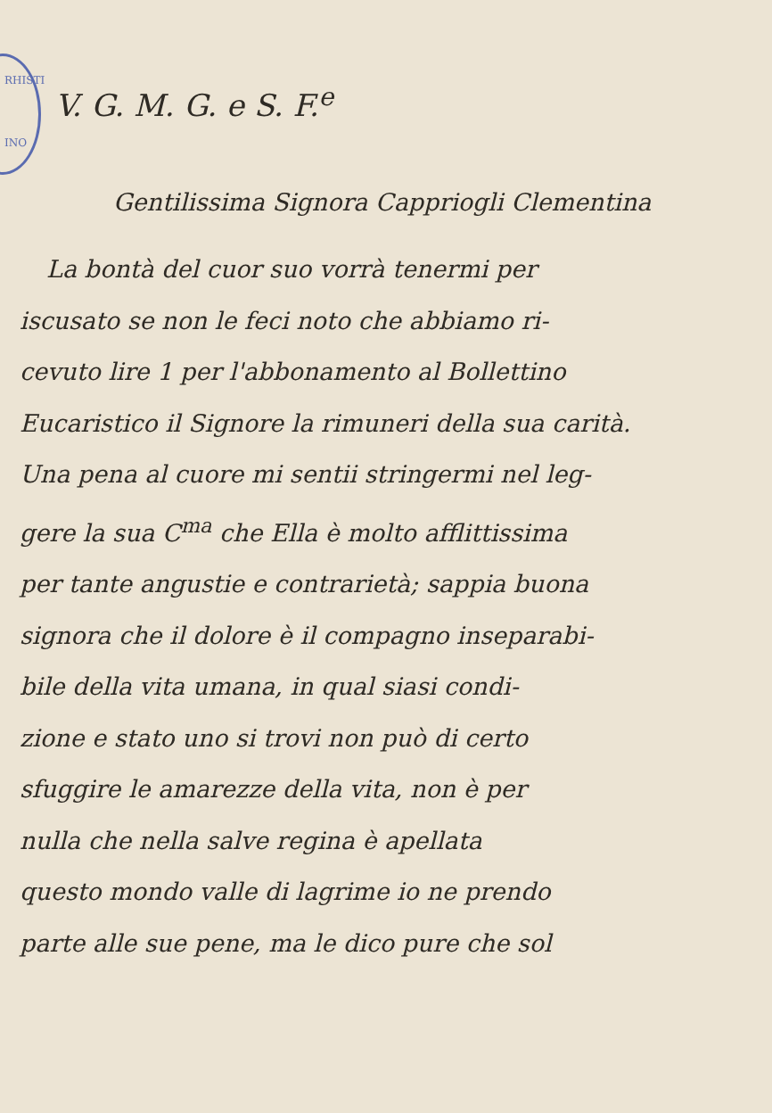RHISTI
INO
V. G. M. G. e S. F.<sup>e</sup>
Gentilissima Signora Cappriogli Clementina
La bontà del cuor suo vorrà tenermi per
iscusato se non le feci noto che abbiamo ri-
cevuto lire 1 per l'abbonamento al Bollettino
Eucaristico il Signore la rimuneri della sua carità.
Una pena al cuore mi sentii stringermi nel leg-
gere la sua C<sup>ma</sup> che Ella è molto afflittissima
per tante angustie e contrarietà; sappia buona
signora che il dolore è il compagno inseparabi-
bile della vita umana, in qual siasi condi-
zione e stato uno si trovi non può di certo
sfuggire le amarezze della vita, non è per
nulla che nella salve regina è apellata
questo mondo valle di lagrime io ne prendo
parte alle sue pene, ma le dico pure che sol